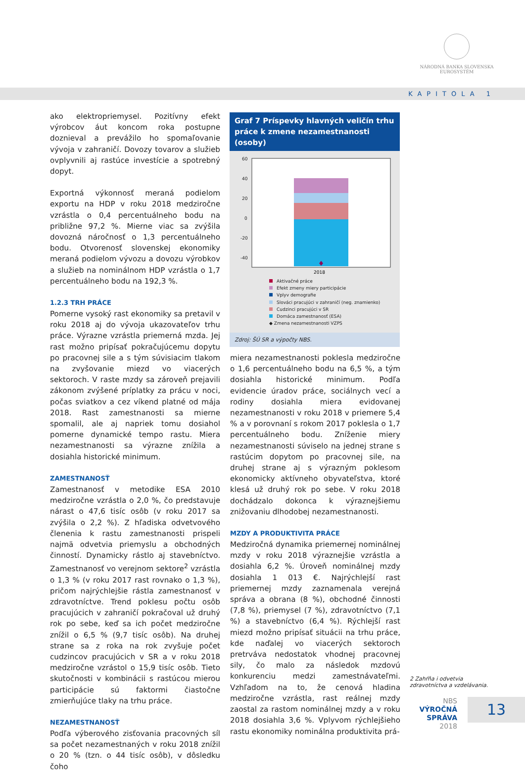NÁRODNÁ BANKA SLOVENSKA
EUROSYSTÉM
KAPITOLA 1
ako elektropriemysel. Pozitívny efekt výrobcov áut koncom roka postupne doznieval a prevážilo ho spomaľovanie vývoja v zahraničí. Dovozy tovarov a služieb ovplyvnili aj rastúce investície a spotrebný dopyt.
Exportná výkonnosť meraná podielom exportu na HDP v roku 2018 medziročne vzrástla o 0,4 percentuálneho bodu na približne 97,2 %. Mierne viac sa zvýšila dovozná náročnosť o 1,3 percentuálneho bodu. Otvorenosť slovenskej ekonomiky meraná podielom vývozu a dovozu výrobkov a služieb na nominálnom HDP vzrástla o 1,7 percentuálneho bodu na 192,3 %.
1.2.3 TRH PRÁCE
Pomerne vysoký rast ekonomiky sa pretavil v roku 2018 aj do vývoja ukazovateľov trhu práce. Výrazne vzrástla priemerná mzda. Jej rast možno pripísať pokračujúcemu dopytu po pracovnej sile a s tým súvisiacim tlakom na zvyšovanie miezd vo viacerých sektoroch. V raste mzdy sa zároveň prejavili zákonom zvýšené príplatky za prácu v noci, počas sviatkov a cez víkend platné od mája 2018. Rast zamestnanosti sa mierne spomalil, ale aj napriek tomu dosiahol pomerne dynamické tempo rastu. Miera nezamestnanosti sa výrazne znížila a dosiahla historické minimum.
ZAMESTNANOSŤ
Zamestnanosť v metodike ESA 2010 medziročne vzrástla o 2,0 %, čo predstavuje nárast o 47,6 tisíc osôb (v roku 2017 sa zvýšila o 2,2 %). Z hľadiska odvetvového členenia k rastu zamestnanosti prispeli najmä odvetvia priemyslu a obchodných činností. Dynamicky rástlo aj stavebníctvo. Zamestnanosť vo verejnom sektore<sup>2</sup> vzrástla o 1,3 % (v roku 2017 rast rovnako o 1,3 %), pričom najrýchlejšie rástla zamestnanosť v zdravotníctve. Trend poklesu počtu osôb pracujúcich v zahraničí pokračoval už druhý rok po sebe, keď sa ich počet medziročne znížil o 6,5 % (9,7 tisíc osôb). Na druhej strane sa z roka na rok zvyšuje počet cudzincov pracujúcich v SR a v roku 2018 medziročne vzrástol o 15,9 tisíc osôb. Tieto skutočnosti v kombinácii s rastúcou mierou participácie sú faktormi čiastočne zmierňujúce tlaky na trhu práce.
NEZAMESTNANOSŤ
Podľa výberového zisťovania pracovných síl sa počet nezamestnaných v roku 2018 znížil o 20 % (tzn. o 44 tisíc osôb), v dôsledku čoho
Graf 7 Príspevky hlavných veličín trhu práce k zmene nezamestnanosti (osoby)
60
40
20
0
-20
-40
2018
Aktivačné práce
Efekt zmeny miery participácie
Vplyv demografie
Slováci pracujúci v zahraničí (neg. znamienko)
Cudzinci pracujúci v SR
Domáca zamestnanosť (ESA)
◆ Zmena nezamestnanosti VZPS
Zdroj: ŠÚ SR a výpočty NBS.
miera nezamestnanosti poklesla medziročne o 1,6 percentuálneho bodu na 6,5 %, a tým dosiahla historické minimum. Podľa evidencie úradov práce, sociálnych vecí a rodiny dosiahla miera evidovanej nezamestnanosti v roku 2018 v priemere 5,4 % a v porovnaní s rokom 2017 poklesla o 1,7 percentuálneho bodu. Zníženie miery nezamestnanosti súviselo na jednej strane s rastúcim dopytom po pracovnej sile, na druhej strane aj s výrazným poklesom ekonomicky aktívneho obyvateľstva, ktoré klesá už druhý rok po sebe. V roku 2018 dochádzalo dokonca k výraznejšiemu znižovaniu dlhodobej nezamestnanosti.
MZDY A PRODUKTIVITA PRÁCE
Medziročná dynamika priemernej nominálnej mzdy v roku 2018 výraznejšie vzrástla a dosiahla 6,2 %. Úroveň nominálnej mzdy dosiahla 1 013 €. Najrýchlejší rast priemernej mzdy zaznamenala verejná správa a obrana (8 %), obchodné činnosti (7,8 %), priemysel (7 %), zdravotníctvo (7,1 %) a stavebníctvo (6,4 %). Rýchlejší rast miezd možno pripísať situácii na trhu práce, kde naďalej vo viacerých sektoroch pretrváva nedostatok vhodnej pracovnej sily, čo malo za následok mzdovú konkurenciu medzi zamestnávateľmi. Vzhľadom na to, že cenová hladina medziročne vzrástla, rast reálnej mzdy zaostal za rastom nominálnej mzdy a v roku 2018 dosiahla 3,6 %. Vplyvom rýchlejšieho rastu ekonomiky nominálna produktivita prá-
2 Zahŕňa i odvetvia zdravotníctva a vzdelávania.
NBS
VÝROČNÁ SPRÁVA
2018
13